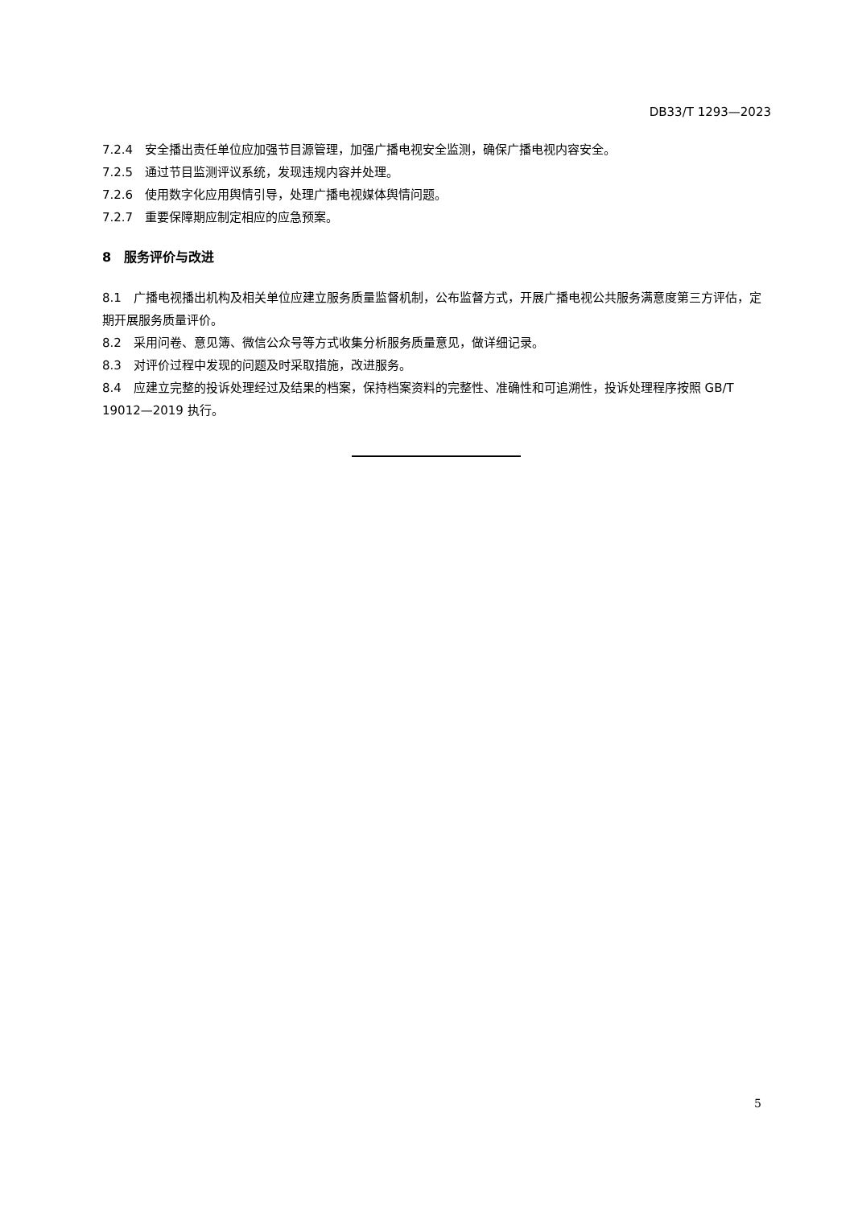DB33/T 1293—2023
7.2.4　安全播出责任单位应加强节目源管理，加强广播电视安全监测，确保广播电视内容安全。
7.2.5　通过节目监测评议系统，发现违规内容并处理。
7.2.6　使用数字化应用舆情引导，处理广播电视媒体舆情问题。
7.2.7　重要保障期应制定相应的应急预案。
8　服务评价与改进
8.1　广播电视播出机构及相关单位应建立服务质量监督机制，公布监督方式，开展广播电视公共服务满意度第三方评估，定期开展服务质量评价。
8.2　采用问卷、意见簿、微信公众号等方式收集分析服务质量意见，做详细记录。
8.3　对评价过程中发现的问题及时采取措施，改进服务。
8.4　应建立完整的投诉处理经过及结果的档案，保持档案资料的完整性、准确性和可追溯性，投诉处理程序按照 GB/T 19012—2019 执行。
5